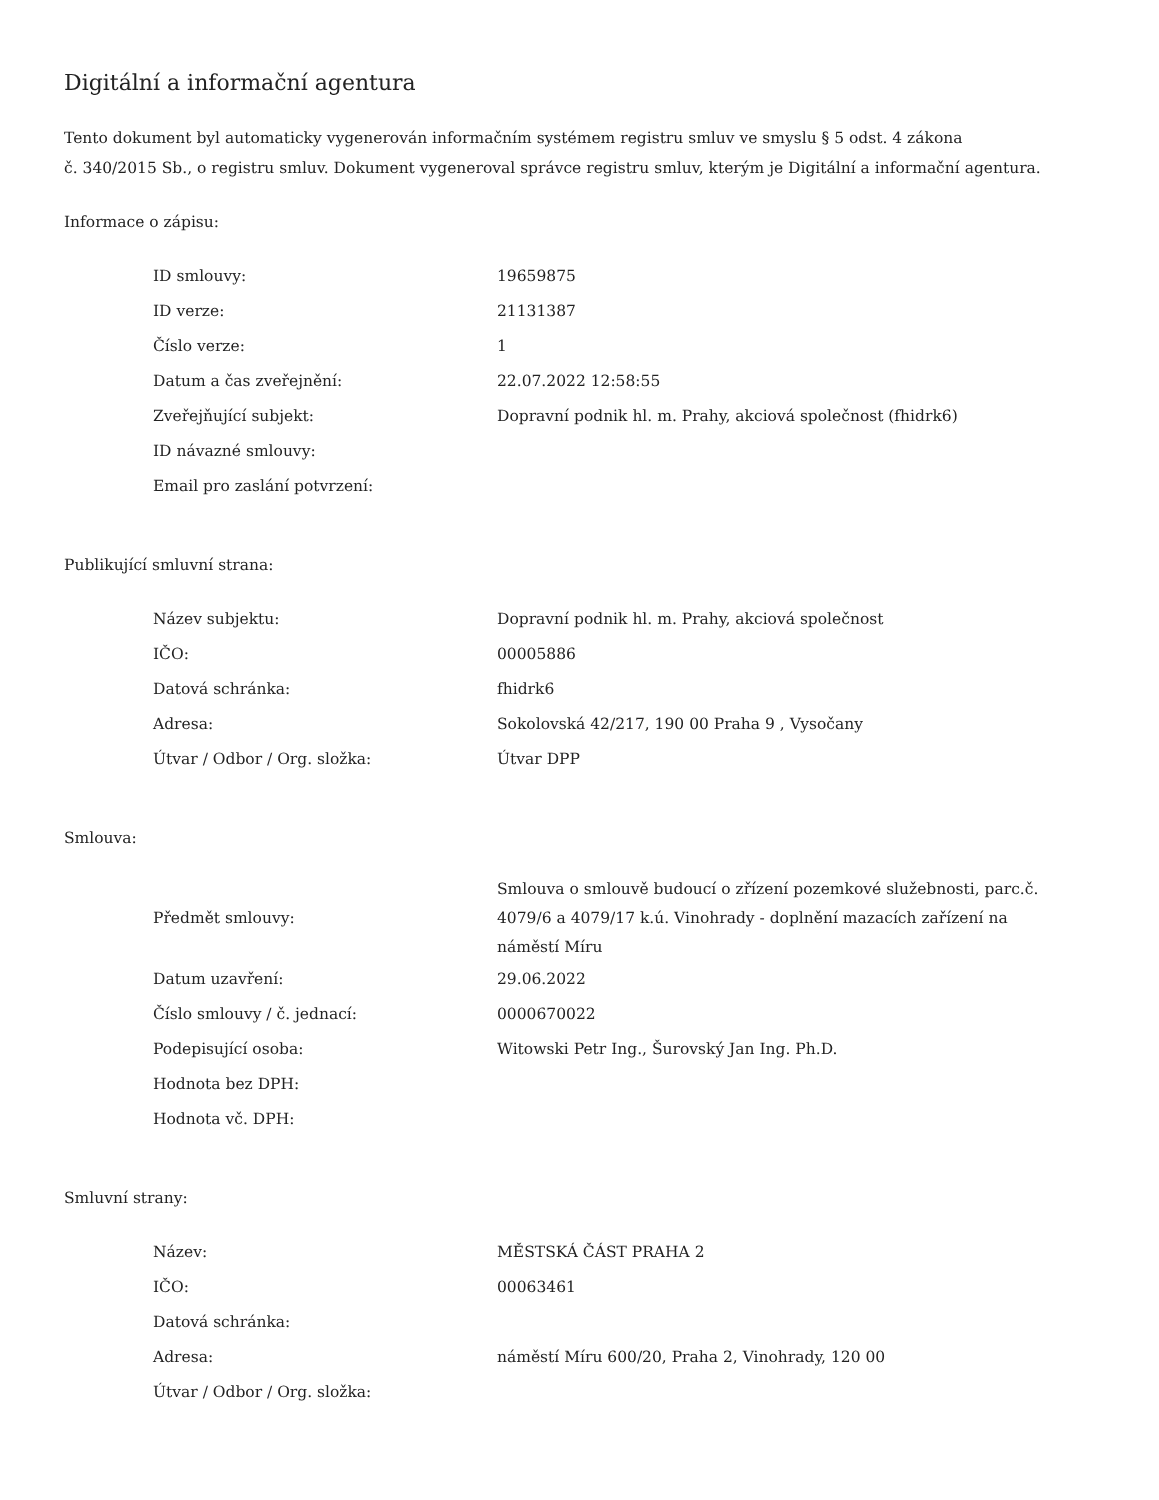Digitální a informační agentura
Tento dokument byl automaticky vygenerován informačním systémem registru smluv ve smyslu § 5 odst. 4 zákona
č. 340/2015 Sb., o registru smluv. Dokument vygeneroval správce registru smluv, kterým je Digitální a informační agentura.
Informace o zápisu:
| ID smlouvy: | 19659875 |
| ID verze: | 21131387 |
| Číslo verze: | 1 |
| Datum a čas zveřejnění: | 22.07.2022 12:58:55 |
| Zveřejňující subjekt: | Dopravní podnik hl. m. Prahy, akciová společnost (fhidrk6) |
| ID návazné smlouvy: | |
| Email pro zaslání potvrzení: | |
Publikující smluvní strana:
| Název subjektu: | Dopravní podnik hl. m. Prahy, akciová společnost |
| IČO: | 00005886 |
| Datová schránka: | fhidrk6 |
| Adresa: | Sokolovská 42/217, 190 00 Praha 9 , Vysočany |
| Útvar / Odbor / Org. složka: | Útvar DPP |
Smlouva:
| Předmět smlouvy: | Smlouva o smlouvě budoucí o zřízení pozemkové služebnosti, parc.č. 4079/6 a 4079/17 k.ú. Vinohrady - doplnění mazacích zařízení na náměstí Míru |
| Datum uzavření: | 29.06.2022 |
| Číslo smlouvy / č. jednací: | 0000670022 |
| Podepisující osoba: | Witowski Petr Ing., Šurovský Jan Ing. Ph.D. |
| Hodnota bez DPH: | |
| Hodnota vč. DPH: | |
Smluvní strany:
| Název: | MĚSTSKÁ ČÁST PRAHA 2 |
| IČO: | 00063461 |
| Datová schránka: | |
| Adresa: | náměstí Míru 600/20, Praha 2, Vinohrady, 120 00 |
| Útvar / Odbor / Org. složka: | |